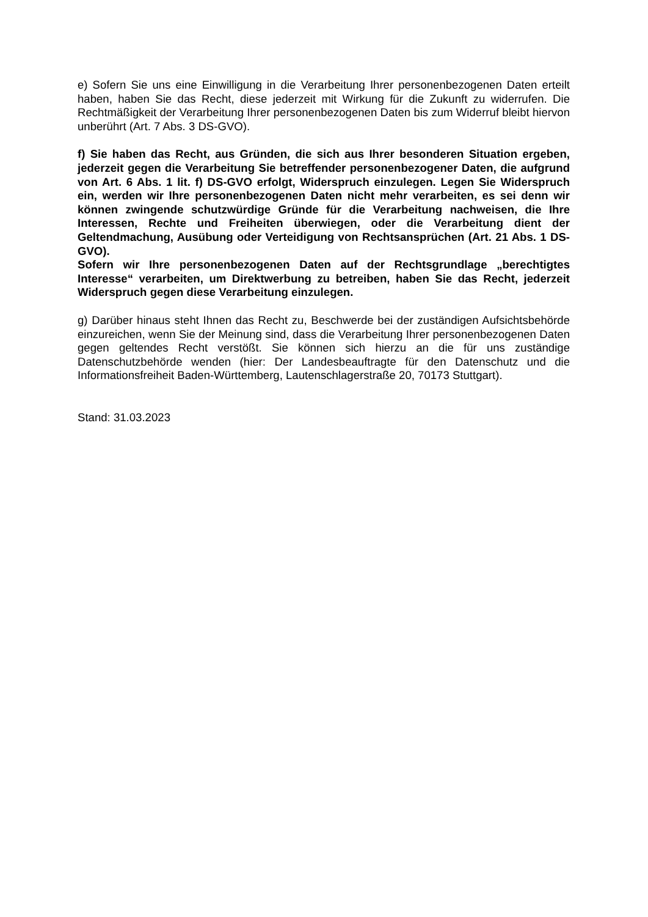e) Sofern Sie uns eine Einwilligung in die Verarbeitung Ihrer personenbezogenen Daten erteilt haben, haben Sie das Recht, diese jederzeit mit Wirkung für die Zukunft zu widerrufen. Die Rechtmäßigkeit der Verarbeitung Ihrer personenbezogenen Daten bis zum Widerruf bleibt hiervon unberührt (Art. 7 Abs. 3 DS-GVO).
f) Sie haben das Recht, aus Gründen, die sich aus Ihrer besonderen Situation ergeben, jederzeit gegen die Verarbeitung Sie betreffender personenbezogener Daten, die aufgrund von Art. 6 Abs. 1 lit. f) DS-GVO erfolgt, Widerspruch einzulegen. Legen Sie Widerspruch ein, werden wir Ihre personenbezogenen Daten nicht mehr verarbeiten, es sei denn wir können zwingende schutzwürdige Gründe für die Verarbeitung nachweisen, die Ihre Interessen, Rechte und Freiheiten überwiegen, oder die Verarbeitung dient der Geltendmachung, Ausübung oder Verteidigung von Rechtsansprüchen (Art. 21 Abs. 1 DS-GVO).
Sofern wir Ihre personenbezogenen Daten auf der Rechtsgrundlage „berechtigtes Interesse“ verarbeiten, um Direktwerbung zu betreiben, haben Sie das Recht, jederzeit Widerspruch gegen diese Verarbeitung einzulegen.
g) Darüber hinaus steht Ihnen das Recht zu, Beschwerde bei der zuständigen Aufsichtsbehörde einzureichen, wenn Sie der Meinung sind, dass die Verarbeitung Ihrer personenbezogenen Daten gegen geltendes Recht verstößt. Sie können sich hierzu an die für uns zuständige Datenschutzbehörde wenden (hier: Der Landesbeauftragte für den Datenschutz und die Informationsfreiheit Baden-Württemberg, Lautenschlagerstraße 20, 70173 Stuttgart).
Stand: 31.03.2023